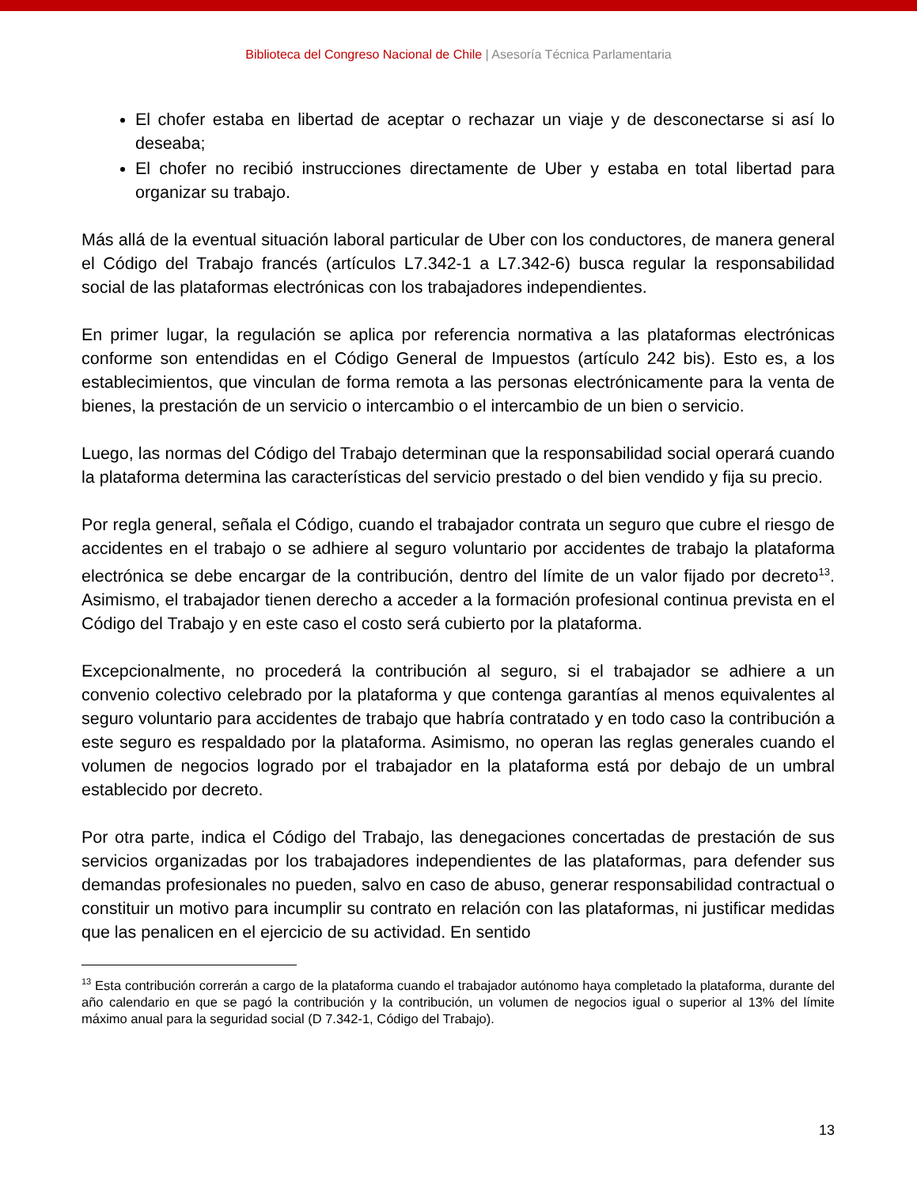Biblioteca del Congreso Nacional de Chile | Asesoría Técnica Parlamentaria
El chofer estaba en libertad de aceptar o rechazar un viaje y de desconectarse si así lo deseaba;
El chofer no recibió instrucciones directamente de Uber y estaba en total libertad para organizar su trabajo.
Más allá de la eventual situación laboral particular de Uber con los conductores, de manera general el Código del Trabajo francés (artículos L7.342-1 a L7.342-6) busca regular la responsabilidad social de las plataformas electrónicas con los trabajadores independientes.
En primer lugar, la regulación se aplica por referencia normativa a las plataformas electrónicas conforme son entendidas en el Código General de Impuestos (artículo 242 bis). Esto es, a los establecimientos, que vinculan de forma remota a las personas electrónicamente para la venta de bienes, la prestación de un servicio o intercambio o el intercambio de un bien o servicio.
Luego, las normas del Código del Trabajo determinan que la responsabilidad social operará cuando la plataforma determina las características del servicio prestado o del bien vendido y fija su precio.
Por regla general, señala el Código, cuando el trabajador contrata un seguro que cubre el riesgo de accidentes en el trabajo o se adhiere al seguro voluntario por accidentes de trabajo la plataforma electrónica se debe encargar de la contribución, dentro del límite de un valor fijado por decreto<sup>13</sup>. Asimismo, el trabajador tienen derecho a acceder a la formación profesional continua prevista en el Código del Trabajo y en este caso el costo será cubierto por la plataforma.
Excepcionalmente, no procederá la contribución al seguro, si el trabajador se adhiere a un convenio colectivo celebrado por la plataforma y que contenga garantías al menos equivalentes al seguro voluntario para accidentes de trabajo que habría contratado y en todo caso la contribución a este seguro es respaldado por la plataforma. Asimismo, no operan las reglas generales cuando el volumen de negocios logrado por el trabajador en la plataforma está por debajo de un umbral establecido por decreto.
Por otra parte, indica el Código del Trabajo, las denegaciones concertadas de prestación de sus servicios organizadas por los trabajadores independientes de las plataformas, para defender sus demandas profesionales no pueden, salvo en caso de abuso, generar responsabilidad contractual o constituir un motivo para incumplir su contrato en relación con las plataformas, ni justificar medidas que las penalicen en el ejercicio de su actividad. En sentido
<sup>13</sup> Esta contribución correrán a cargo de la plataforma cuando el trabajador autónomo haya completado la plataforma, durante del año calendario en que se pagó la contribución y la contribución, un volumen de negocios igual o superior al 13% del límite máximo anual para la seguridad social (D 7.342-1, Código del Trabajo).
13